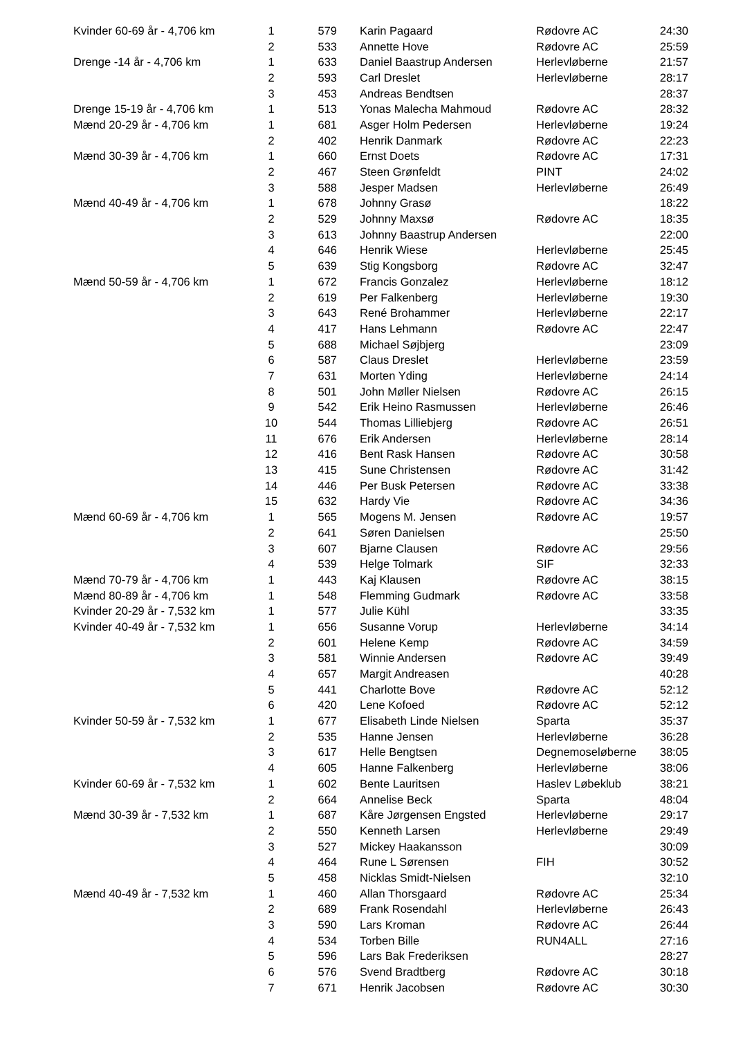| Kvinder 60-69 år - 4,706 km | 1 | 579 | Karin Pagaard | Rødovre AC | 24:30 |
| | 2 | 533 | Annette Hove | Rødovre AC | 25:59 |
| Drenge -14 år - 4,706 km | 1 | 633 | Daniel Baastrup Andersen | Herlevløberne | 21:57 |
| | 2 | 593 | Carl Dreslet | Herlevløberne | 28:17 |
| | 3 | 453 | Andreas Bendtsen | | 28:37 |
| Drenge 15-19 år - 4,706 km | 1 | 513 | Yonas Malecha Mahmoud | Rødovre AC | 28:32 |
| Mænd 20-29 år - 4,706 km | 1 | 681 | Asger Holm Pedersen | Herlevløberne | 19:24 |
| | 2 | 402 | Henrik Danmark | Rødovre AC | 22:23 |
| Mænd 30-39 år - 4,706 km | 1 | 660 | Ernst Doets | Rødovre AC | 17:31 |
| | 2 | 467 | Steen Grønfeldt | PINT | 24:02 |
| | 3 | 588 | Jesper Madsen | Herlevløberne | 26:49 |
| Mænd 40-49 år - 4,706 km | 1 | 678 | Johnny Grasø | | 18:22 |
| | 2 | 529 | Johnny Maxsø | Rødovre AC | 18:35 |
| | 3 | 613 | Johnny Baastrup Andersen | | 22:00 |
| | 4 | 646 | Henrik Wiese | Herlevløberne | 25:45 |
| | 5 | 639 | Stig Kongsborg | Rødovre AC | 32:47 |
| Mænd 50-59 år - 4,706 km | 1 | 672 | Francis Gonzalez | Herlevløberne | 18:12 |
| | 2 | 619 | Per Falkenberg | Herlevløberne | 19:30 |
| | 3 | 643 | René Brohammer | Herlevløberne | 22:17 |
| | 4 | 417 | Hans Lehmann | Rødovre AC | 22:47 |
| | 5 | 688 | Michael Søjbjerg | | 23:09 |
| | 6 | 587 | Claus Dreslet | Herlevløberne | 23:59 |
| | 7 | 631 | Morten Yding | Herlevløberne | 24:14 |
| | 8 | 501 | John Møller Nielsen | Rødovre AC | 26:15 |
| | 9 | 542 | Erik Heino Rasmussen | Herlevløberne | 26:46 |
| | 10 | 544 | Thomas Lilliebjerg | Rødovre AC | 26:51 |
| | 11 | 676 | Erik Andersen | Herlevløberne | 28:14 |
| | 12 | 416 | Bent Rask Hansen | Rødovre AC | 30:58 |
| | 13 | 415 | Sune Christensen | Rødovre AC | 31:42 |
| | 14 | 446 | Per Busk Petersen | Rødovre AC | 33:38 |
| | 15 | 632 | Hardy Vie | Rødovre AC | 34:36 |
| Mænd 60-69 år - 4,706 km | 1 | 565 | Mogens M. Jensen | Rødovre AC | 19:57 |
| | 2 | 641 | Søren Danielsen | | 25:50 |
| | 3 | 607 | Bjarne Clausen | Rødovre AC | 29:56 |
| | 4 | 539 | Helge Tolmark | SIF | 32:33 |
| Mænd 70-79 år - 4,706 km | 1 | 443 | Kaj Klausen | Rødovre AC | 38:15 |
| Mænd 80-89 år - 4,706 km | 1 | 548 | Flemming Gudmark | Rødovre AC | 33:58 |
| Kvinder 20-29 år - 7,532 km | 1 | 577 | Julie Kühl | | 33:35 |
| Kvinder 40-49 år - 7,532 km | 1 | 656 | Susanne Vorup | Herlevløberne | 34:14 |
| | 2 | 601 | Helene Kemp | Rødovre AC | 34:59 |
| | 3 | 581 | Winnie Andersen | Rødovre AC | 39:49 |
| | 4 | 657 | Margit Andreasen | | 40:28 |
| | 5 | 441 | Charlotte Bove | Rødovre AC | 52:12 |
| | 6 | 420 | Lene Kofoed | Rødovre AC | 52:12 |
| Kvinder 50-59 år - 7,532 km | 1 | 677 | Elisabeth Linde Nielsen | Sparta | 35:37 |
| | 2 | 535 | Hanne Jensen | Herlevløberne | 36:28 |
| | 3 | 617 | Helle Bengtsen | Degnemoseløberne | 38:05 |
| | 4 | 605 | Hanne Falkenberg | Herlevløberne | 38:06 |
| Kvinder 60-69 år - 7,532 km | 1 | 602 | Bente Lauritsen | Haslev Løbeklub | 38:21 |
| | 2 | 664 | Annelise Beck | Sparta | 48:04 |
| Mænd 30-39 år - 7,532 km | 1 | 687 | Kåre Jørgensen Engsted | Herlevløberne | 29:17 |
| | 2 | 550 | Kenneth Larsen | Herlevløberne | 29:49 |
| | 3 | 527 | Mickey Haakansson | | 30:09 |
| | 4 | 464 | Rune L Sørensen | FIH | 30:52 |
| | 5 | 458 | Nicklas Smidt-Nielsen | | 32:10 |
| Mænd 40-49 år - 7,532 km | 1 | 460 | Allan Thorsgaard | Rødovre AC | 25:34 |
| | 2 | 689 | Frank Rosendahl | Herlevløberne | 26:43 |
| | 3 | 590 | Lars Kroman | Rødovre AC | 26:44 |
| | 4 | 534 | Torben Bille | RUN4ALL | 27:16 |
| | 5 | 596 | Lars Bak Frederiksen | | 28:27 |
| | 6 | 576 | Svend Bradtberg | Rødovre AC | 30:18 |
| | 7 | 671 | Henrik Jacobsen | Rødovre AC | 30:30 |